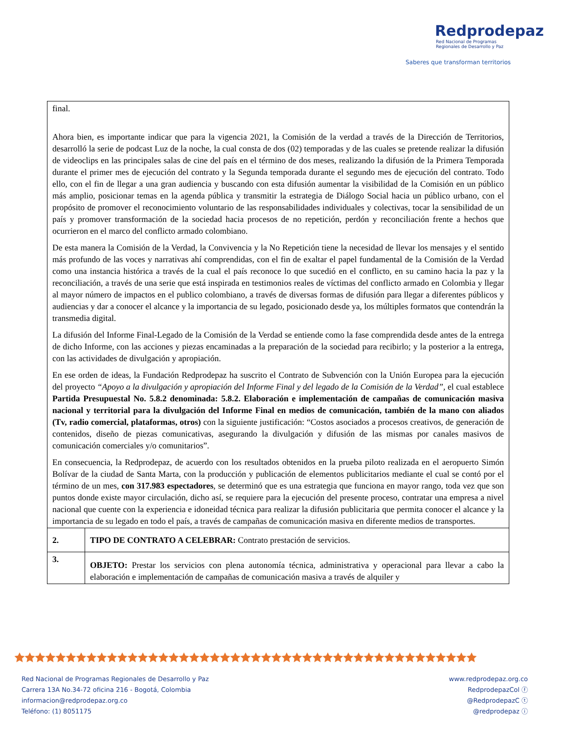Redprodepaz
Red Nacional de Programas
Regionales de Desarrollo y Paz
Saberes que transforman territorios
| final. Ahora bien, es importante indicar que para la vigencia 2021, la Comisión de la verdad a través de la Dirección de Territorios, desarrolló la serie de podcast Luz de la noche, la cual consta de dos (02) temporadas y de las cuales se pretende realizar la difusión de videoclips en las principales salas de cine del país en el término de dos meses, realizando la difusión de la Primera Temporada durante el primer mes de ejecución del contrato y la Segunda temporada durante el segundo mes de ejecución del contrato. Todo ello, con el fin de llegar a una gran audiencia y buscando con esta difusión aumentar la visibilidad de la Comisión en un público más amplio, posicionar temas en la agenda pública y transmitir la estrategia de Diálogo Social hacia un público urbano, con el propósito de promover el reconocimiento voluntario de las responsabilidades individuales y colectivas, tocar la sensibilidad de un país y promover transformación de la sociedad hacia procesos de no repetición, perdón y reconciliación frente a hechos que ocurrieron en el marco del conflicto armado colombiano. De esta manera la Comisión de la Verdad, la Convivencia y la No Repetición tiene la necesidad de llevar los mensajes y el sentido más profundo de las voces y narrativas ahí comprendidas, con el fin de exaltar el papel fundamental de la Comisión de la Verdad como una instancia histórica a través de la cual el país reconoce lo que sucedió en el conflicto, en su camino hacia la paz y la reconciliación, a través de una serie que está inspirada en testimonios reales de víctimas del conflicto armado en Colombia y llegar al mayor número de impactos en el publico colombiano, a través de diversas formas de difusión para llegar a diferentes públicos y audiencias y dar a conocer el alcance y la importancia de su legado, posicionado desde ya, los múltiples formatos que contendrán la transmedia digital. La difusión del Informe Final-Legado de la Comisión de la Verdad se entiende como la fase comprendida desde antes de la entrega de dicho Informe, con las acciones y piezas encaminadas a la preparación de la sociedad para recibirlo; y la posterior a la entrega, con las actividades de divulgación y apropiación. En ese orden de ideas, la Fundación Redprodepaz ha suscrito el Contrato de Subvención con la Unión Europea para la ejecución del proyecto “Apoyo a la divulgación y apropiación del Informe Final y del legado de la Comisión de la Verdad”, el cual establece Partida Presupuestal No. 5.8.2 denominada: 5.8.2. Elaboración e implementación de campañas de comunicación masiva nacional y territorial para la divulgación del Informe Final en medios de comunicación, también de la mano con aliados (Tv, radio comercial, plataformas, otros) con la siguiente justificación: “Costos asociados a procesos creativos, de generación de contenidos, diseño de piezas comunicativas, asegurando la divulgación y difusión de las mismas por canales masivos de comunicación comerciales y/o comunitarios”. En consecuencia, la Redprodepaz, de acuerdo con los resultados obtenidos en la prueba piloto realizada en el aeropuerto Simón Bolívar de la ciudad de Santa Marta, con la producción y publicación de elementos publicitarios mediante el cual se contó por el término de un mes, con 317.983 espectadores , se determinó que es una estrategia que funciona en mayor rango, toda vez que son puntos donde existe mayor circulación, dicho así, se requiere para la ejecución del presente proceso, contratar una empresa a nivel nacional que cuente con la experiencia e idoneidad técnica para realizar la difusión publicitaria que permita conocer el alcance y la importancia de su legado en todo el país, a través de campañas de comunicación masiva en diferente medios de transportes. | |
| 2. | TIPO DE CONTRATO A CELEBRAR: Contrato prestación de servicios. |
| 3. | OBJETO: Prestar los servicios con plena autonomía técnica, administrativa y operacional para llevar a cabo la elaboración e implementación de campañas de comunicación masiva a través de alquiler y |
🟊🟊🟊🟊🟊🟊🟊🟊🟊🟊🟊🟊🟊🟊🟊🟊🟊🟊🟊🟊🟊🟊🟊🟊🟊🟊🟊🟊🟊🟊🟊🟊🟊🟊🟊🟊🟊🟊🟊🟊🟊🟊🟊🟊🟊
Red Nacional de Programas Regionales de Desarrollo y Paz
Carrera 13A No.34-72 oficina 216 - Bogotá, Colombia
informacion@redprodepaz.org.co
Teléfono: (1) 8051175
www.redprodepaz.org.co
RedprodepazCol ⓕ
@RedprodepazC ⓣ
@redprodepaz ⓘ